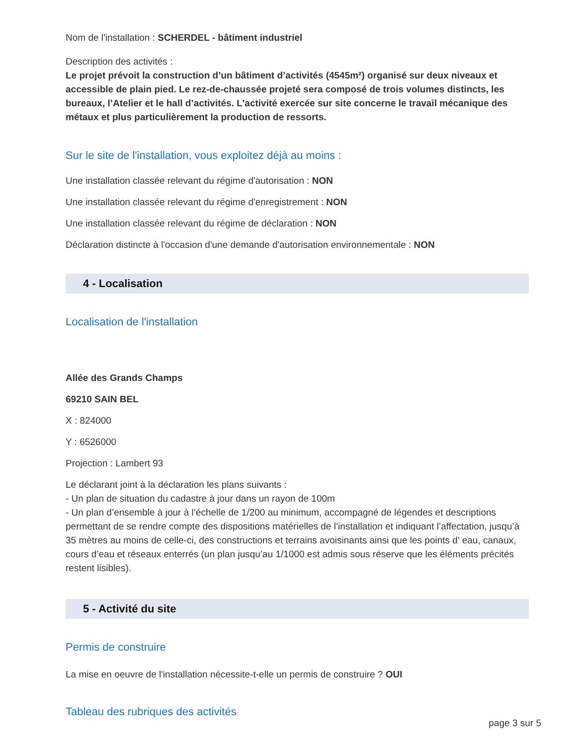Nom de l'installation : SCHERDEL - bâtiment industriel
Description des activités :
Le projet prévoit la construction d’un bâtiment d’activités (4545m²) organisé sur deux niveaux et accessible de plain pied. Le rez-de-chaussée projeté sera composé de trois volumes distincts, les bureaux, l’Atelier et le hall d’activités. L'activité exercée sur site concerne le travail mécanique des métaux et plus particulièrement la production de ressorts.
Sur le site de l'installation, vous exploitez déjà au moins :
Une installation classée relevant du régime d'autorisation : NON
Une installation classée relevant du régime d'enregistrement : NON
Une installation classée relevant du régime de déclaration : NON
Déclaration distincte à l'occasion d'une demande d'autorisation environnementale : NON
4 - Localisation
Localisation de l'installation
Allée des Grands Champs
69210 SAIN BEL
X : 824000
Y : 6526000
Projection : Lambert 93
Le déclarant joint à la déclaration les plans suivants :
- Un plan de situation du cadastre à jour dans un rayon de 100m
- Un plan d’ensemble à jour à l’échelle de 1/200 au minimum, accompagné de légendes et descriptions permettant de se rendre compte des dispositions matérielles de l’installation et indiquant l’affectation, jusqu’à 35 mètres au moins de celle-ci, des constructions et terrains avoisinants ainsi que les points d’ eau, canaux, cours d’eau et réseaux enterrés (un plan jusqu’au 1/1000 est admis sous réserve que les éléments précités restent lisibles).
5 - Activité du site
Permis de construire
La mise en oeuvre de l'installation nécessite-t-elle un permis de construire ? OUI
Tableau des rubriques des activités
page 3 sur 5